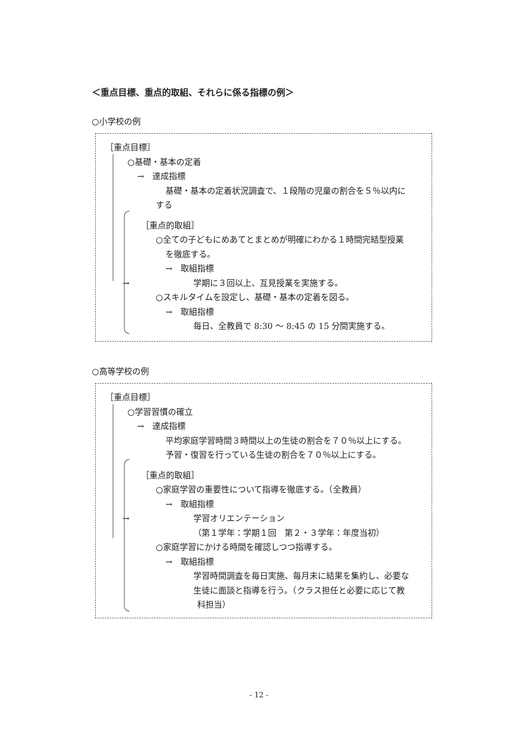＜重点目標、重点的取組、それらに係る指標の例＞
○小学校の例
［重点目標］
○基礎・基本の定着
→　達成指標
基礎・基本の定着状況調査で、１段階の児童の割合を５％以内に
する
［重点的取組］
○全ての子どもにめあてとまとめが明確にわかる１時間完結型授業
を徹底する。
→　取組指標
→ 学期に３回以上、互見授業を実施する。
○スキルタイムを設定し、基礎・基本の定着を図る。
→　取組指標
毎日、全教員で 8:30 ～ 8:45 の 15 分間実施する。
○高等学校の例
［重点目標］
○学習習慣の確立
→　達成指標
平均家庭学習時間３時間以上の生徒の割合を７０％以上にする。
予習・復習を行っている生徒の割合を７０％以上にする。
［重点的取組］
○家庭学習の重要性について指導を徹底する。（全教員）
→　取組指標
→ 学習オリエンテーション
（第１学年：学期１回　第２・３学年：年度当初）
○家庭学習にかける時間を確認しつつ指導する。
→　取組指標
学習時間調査を毎日実施、毎月末に結果を集約し、必要な
生徒に面談と指導を行う。（クラス担任と必要に応じて教
科担当）
- 12 -